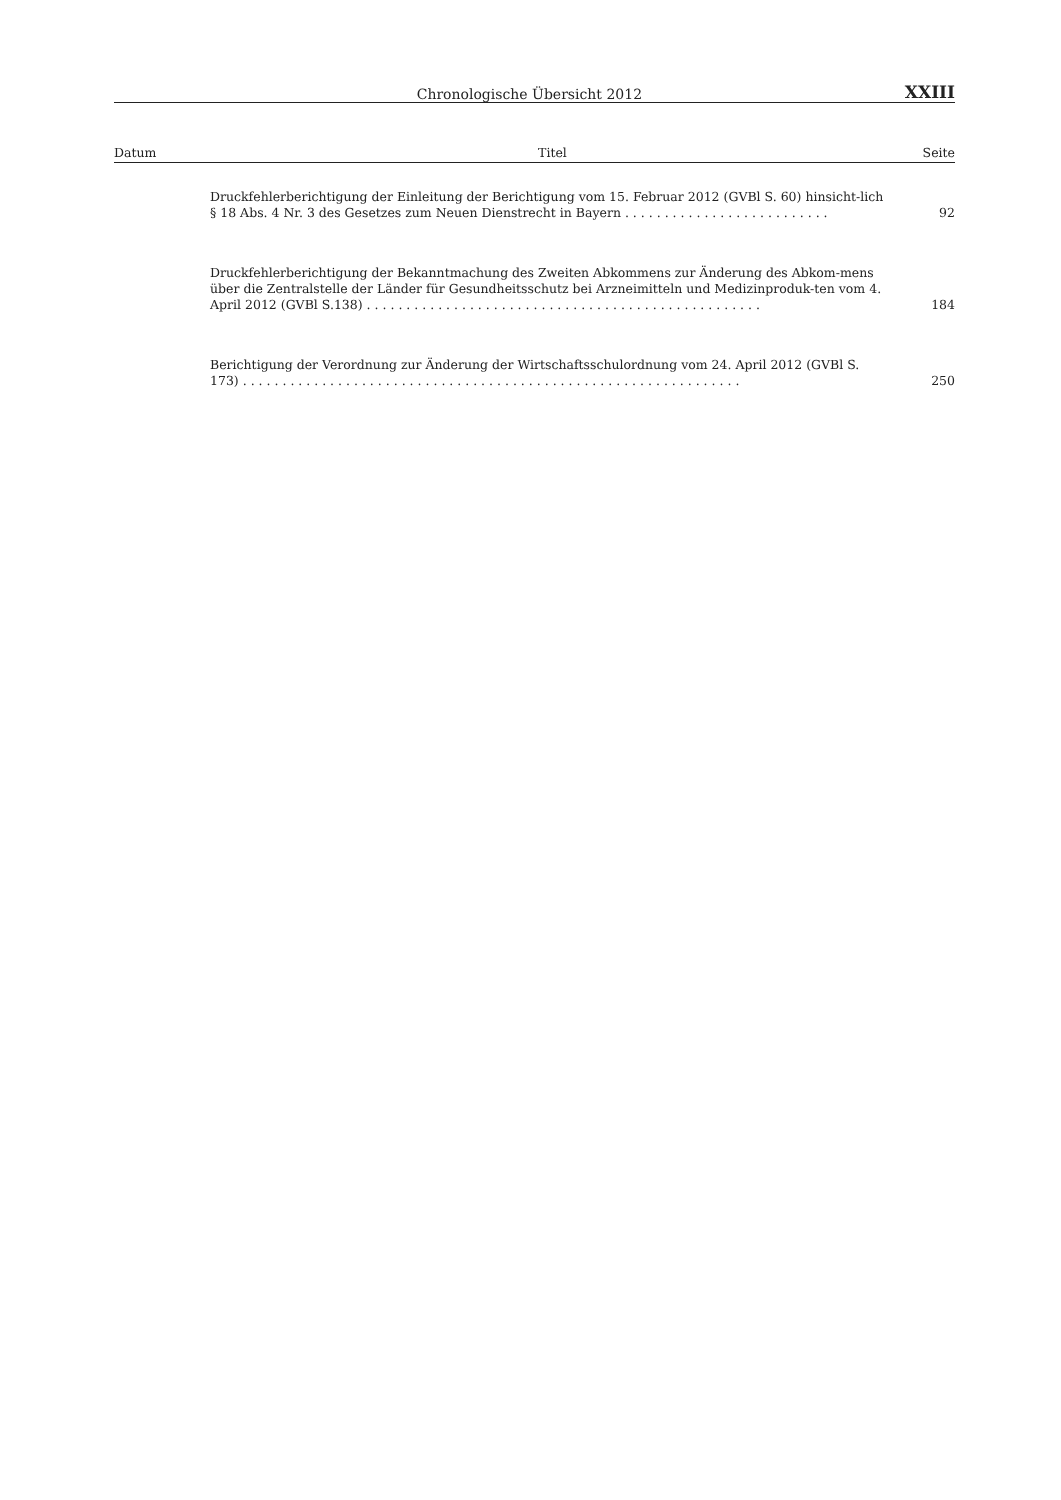Chronologische Übersicht 2012 XXIII
| Datum | Titel | Seite |
| --- | --- | --- |
| | Druckfehlerberichtigung der Einleitung der Berichtigung vom 15. Februar 2012 (GVBl S. 60) hinsicht-lich § 18 Abs. 4 Nr. 3 des Gesetzes zum Neuen Dienstrecht in Bayern . . . . . . . . . . . . . . . . . . . . . . . . . . | 92 |
| | Druckfehlerberichtigung der Bekanntmachung des Zweiten Abkommens zur Änderung des Abkom-mens über die Zentralstelle der Länder für Gesundheitsschutz bei Arzneimitteln und Medizinproduk-ten vom 4. April 2012 (GVBl S.138) . . . . . . . . . . . . . . . . . . . . . . . . . . . . . . . . . . . . . . . . . . . . . . . . . . | 184 |
| | Berichtigung der Verordnung zur Änderung der Wirtschaftsschulordnung vom 24. April 2012 (GVBl S. 173) . . . . . . . . . . . . . . . . . . . . . . . . . . . . . . . . . . . . . . . . . . . . . . . . . . . . . . . . . . . . . . . | 250 |